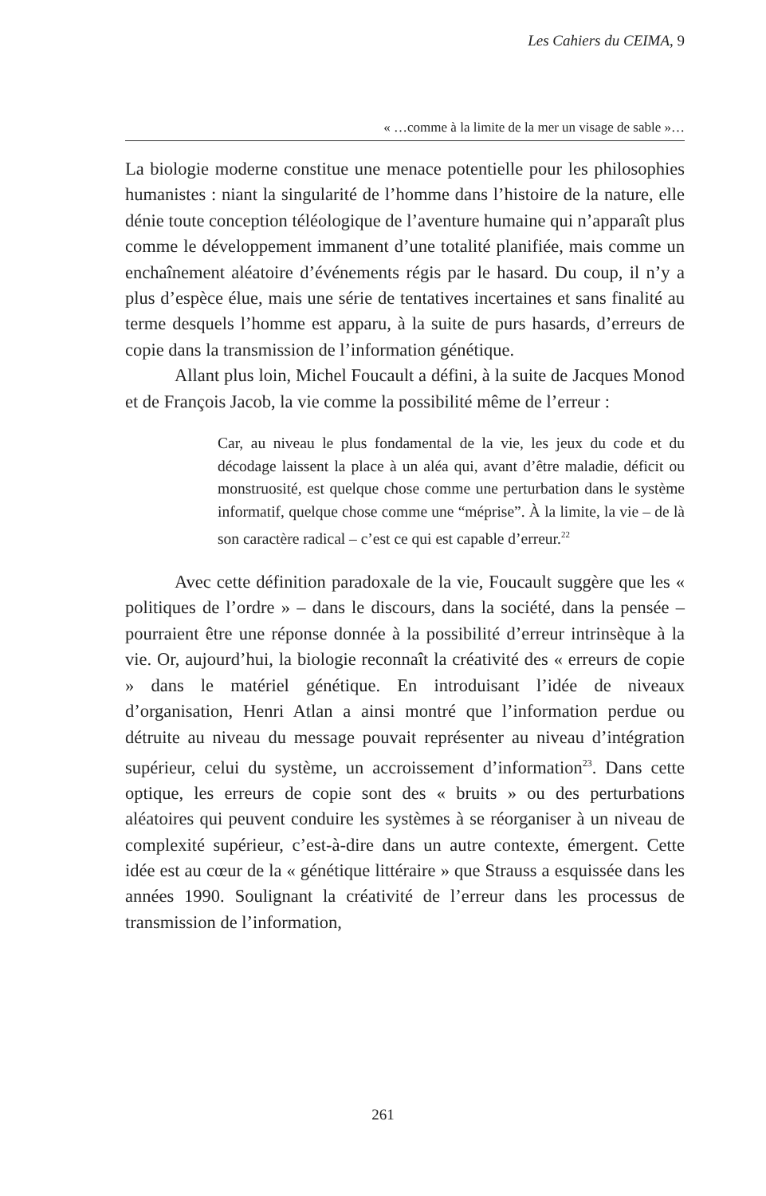Les Cahiers du CEIMA, 9
« …comme à la limite de la mer un visage de sable »…
La biologie moderne constitue une menace potentielle pour les philosophies humanistes : niant la singularité de l’homme dans l’histoire de la nature, elle dénie toute conception téléologique de l’aventure humaine qui n’apparaît plus comme le développement immanent d’une totalité planifiée, mais comme un enchaînement aléatoire d’événements régis par le hasard. Du coup, il n’y a plus d’espèce élue, mais une série de tentatives incertaines et sans finalité au terme desquels l’homme est apparu, à la suite de purs hasards, d’erreurs de copie dans la transmission de l’information génétique.
Allant plus loin, Michel Foucault a défini, à la suite de Jacques Monod et de François Jacob, la vie comme la possibilité même de l’erreur :
Car, au niveau le plus fondamental de la vie, les jeux du code et du décodage laissent la place à un aléa qui, avant d’être maladie, déficit ou monstruosité, est quelque chose comme une perturbation dans le système informatif, quelque chose comme une “méprise”. À la limite, la vie – de là son caractère radical – c’est ce qui est capable d’erreur.<sup>22</sup>
Avec cette définition paradoxale de la vie, Foucault suggère que les « politiques de l’ordre » – dans le discours, dans la société, dans la pensée – pourraient être une réponse donnée à la possibilité d’erreur intrinsèque à la vie. Or, aujourd’hui, la biologie reconnaît la créativité des « erreurs de copie » dans le matériel génétique. En introduisant l’idée de niveaux d’organisation, Henri Atlan a ainsi montré que l’information perdue ou détruite au niveau du message pouvait représenter au niveau d’intégration supérieur, celui du système, un accroissement d’information<sup>23</sup>. Dans cette optique, les erreurs de copie sont des « bruits » ou des perturbations aléatoires qui peuvent conduire les systèmes à se réorganiser à un niveau de complexité supérieur, c’est-à-dire dans un autre contexte, émergent. Cette idée est au cœur de la « génétique littéraire » que Strauss a esquissée dans les années 1990. Soulignant la créativité de l’erreur dans les processus de transmission de l’information,
261